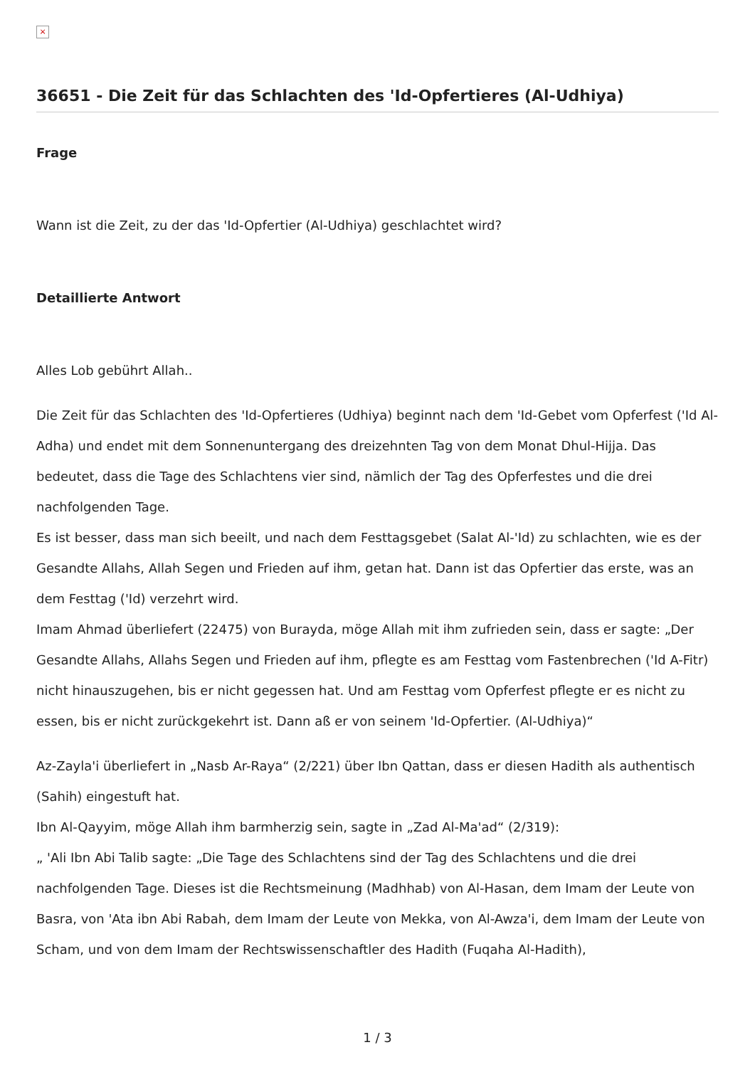×
36651 - Die Zeit für das Schlachten des 'Id-Opfertieres (Al-Udhiya)
Frage
Wann ist die Zeit, zu der das 'Id-Opfertier (Al-Udhiya) geschlachtet wird?
Detaillierte Antwort
Alles Lob gebührt Allah..
Die Zeit für das Schlachten des 'Id-Opfertieres (Udhiya) beginnt nach dem 'Id-Gebet vom Opferfest ('Id Al-Adha) und endet mit dem Sonnenuntergang des dreizehnten Tag von dem Monat Dhul-Hijja. Das bedeutet, dass die Tage des Schlachtens vier sind, nämlich der Tag des Opferfestes und die drei nachfolgenden Tage.
Es ist besser, dass man sich beeilt, und nach dem Festtagsgebet (Salat Al-'Id) zu schlachten, wie es der Gesandte Allahs, Allah Segen und Frieden auf ihm, getan hat. Dann ist das Opfertier das erste, was an dem Festtag ('Id) verzehrt wird.
Imam Ahmad überliefert (22475) von Burayda, möge Allah mit ihm zufrieden sein, dass er sagte: „Der Gesandte Allahs, Allahs Segen und Frieden auf ihm, pflegte es am Festtag vom Fastenbrechen ('Id A-Fitr) nicht hinauszugehen, bis er nicht gegessen hat. Und am Festtag vom Opferfest pflegte er es nicht zu essen, bis er nicht zurückgekehrt ist. Dann aß er von seinem 'Id-Opfertier. (Al-Udhiya)“
Az-Zayla'i überliefert in „Nasb Ar-Raya“ (2/221) über Ibn Qattan, dass er diesen Hadith als authentisch (Sahih) eingestuft hat.
Ibn Al-Qayyim, möge Allah ihm barmherzig sein, sagte in „Zad Al-Ma'ad“ (2/319):
„ 'Ali Ibn Abi Talib sagte: „Die Tage des Schlachtens sind der Tag des Schlachtens und die drei nachfolgenden Tage. Dieses ist die Rechtsmeinung (Madhhab) von Al-Hasan, dem Imam der Leute von Basra, von 'Ata ibn Abi Rabah, dem Imam der Leute von Mekka, von Al-Awza'i, dem Imam der Leute von Scham, und von dem Imam der Rechtswissenschaftler des Hadith (Fuqaha Al-Hadith),
1 / 3